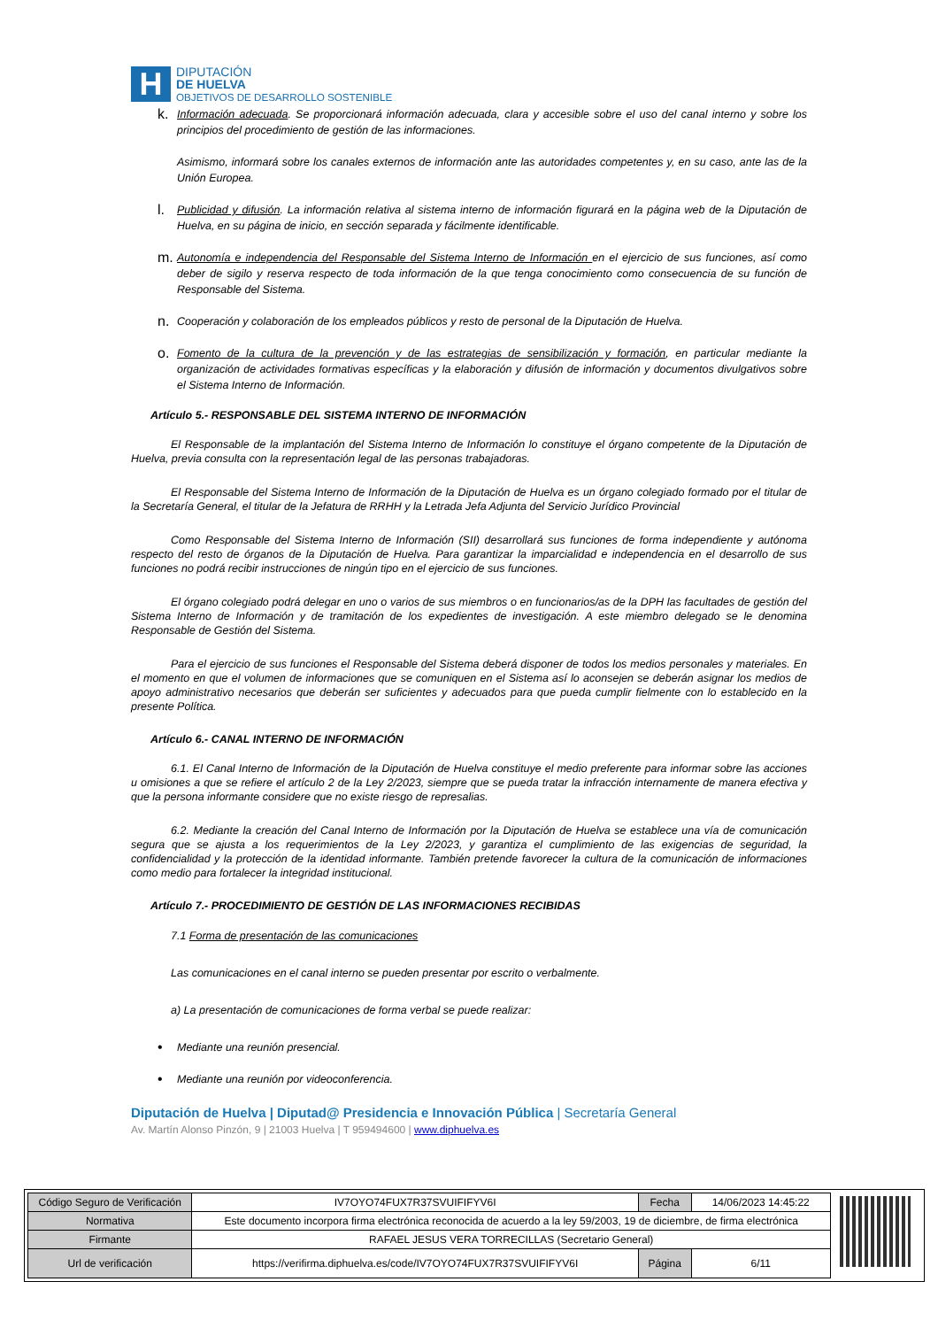H
DIPUTACIÓN
DE HUELVA
OBJETIVOS DE DESARROLLO SOSTENIBLE
k.
Información adecuada. Se proporcionará información adecuada, clara y accesible sobre el uso del canal interno y sobre los principios del procedimiento de gestión de las informaciones.
Asimismo, informará sobre los canales externos de información ante las autoridades competentes y, en su caso, ante las de la Unión Europea.
l.
Publicidad y difusión. La información relativa al sistema interno de información figurará en la página web de la Diputación de Huelva, en su página de inicio, en sección separada y fácilmente identificable.
m.
Autonomía e independencia del Responsable del Sistema Interno de Información en el ejercicio de sus funciones, así como deber de sigilo y reserva respecto de toda información de la que tenga conocimiento como consecuencia de su función de Responsable del Sistema.
n.
Cooperación y colaboración de los empleados públicos y resto de personal de la Diputación de Huelva.
o.
Fomento de la cultura de la prevención y de las estrategias de sensibilización y formación, en particular mediante la organización de actividades formativas específicas y la elaboración y difusión de información y documentos divulgativos sobre el Sistema Interno de Información.
Artículo 5.- RESPONSABLE DEL SISTEMA INTERNO DE INFORMACIÓN
El Responsable de la implantación del Sistema Interno de Información lo constituye el órgano competente de la Diputación de Huelva, previa consulta con la representación legal de las personas trabajadoras.
El Responsable del Sistema Interno de Información de la Diputación de Huelva es un órgano colegiado formado por el titular de la Secretaría General, el titular de la Jefatura de RRHH y la Letrada Jefa Adjunta del Servicio Jurídico Provincial
Como Responsable del Sistema Interno de Información (SII) desarrollará sus funciones de forma independiente y autónoma respecto del resto de órganos de la Diputación de Huelva. Para garantizar la imparcialidad e independencia en el desarrollo de sus funciones no podrá recibir instrucciones de ningún tipo en el ejercicio de sus funciones.
El órgano colegiado podrá delegar en uno o varios de sus miembros o en funcionarios/as de la DPH las facultades de gestión del Sistema Interno de Información y de tramitación de los expedientes de investigación. A este miembro delegado se le denomina Responsable de Gestión del Sistema.
Para el ejercicio de sus funciones el Responsable del Sistema deberá disponer de todos los medios personales y materiales. En el momento en que el volumen de informaciones que se comuniquen en el Sistema así lo aconsejen se deberán asignar los medios de apoyo administrativo necesarios que deberán ser suficientes y adecuados para que pueda cumplir fielmente con lo establecido en la presente Política.
Artículo 6.- CANAL INTERNO DE INFORMACIÓN
6.1. El Canal Interno de Información de la Diputación de Huelva constituye el medio preferente para informar sobre las acciones u omisiones a que se refiere el artículo 2 de la Ley 2/2023, siempre que se pueda tratar la infracción internamente de manera efectiva y que la persona informante considere que no existe riesgo de represalias.
6.2. Mediante la creación del Canal Interno de Información por la Diputación de Huelva se establece una vía de comunicación segura que se ajusta a los requerimientos de la Ley 2/2023, y garantiza el cumplimiento de las exigencias de seguridad, la confidencialidad y la protección de la identidad informante. También pretende favorecer la cultura de la comunicación de informaciones como medio para fortalecer la integridad institucional.
Artículo 7.- PROCEDIMIENTO DE GESTIÓN DE LAS INFORMACIONES RECIBIDAS
7.1 Forma de presentación de las comunicaciones
Las comunicaciones en el canal interno se pueden presentar por escrito o verbalmente.
a) La presentación de comunicaciones de forma verbal se puede realizar:
•
Mediante una reunión presencial.
•
Mediante una reunión por videoconferencia.
Diputación de Huelva | Diputad@ Presidencia e Innovación Pública | Secretaría General
Av. Martín Alonso Pinzón, 9 | 21003 Huelva | T 959494600 | www.diphuelva.es
| Código Seguro de Verificación | IV7OYO74FUX7R37SVUIFIFYV6I | Fecha | 14/06/2023 14:45:22 |
| Normativa | Este documento incorpora firma electrónica reconocida de acuerdo a la ley 59/2003, 19 de diciembre, de firma electrónica | | |
| Firmante | RAFAEL JESUS VERA TORRECILLAS (Secretario General) | | |
| Url de verificación | https://verifirma.diphuelva.es/code/IV7OYO74FUX7R37SVUIFIFYV6I | Página | 6/11 |